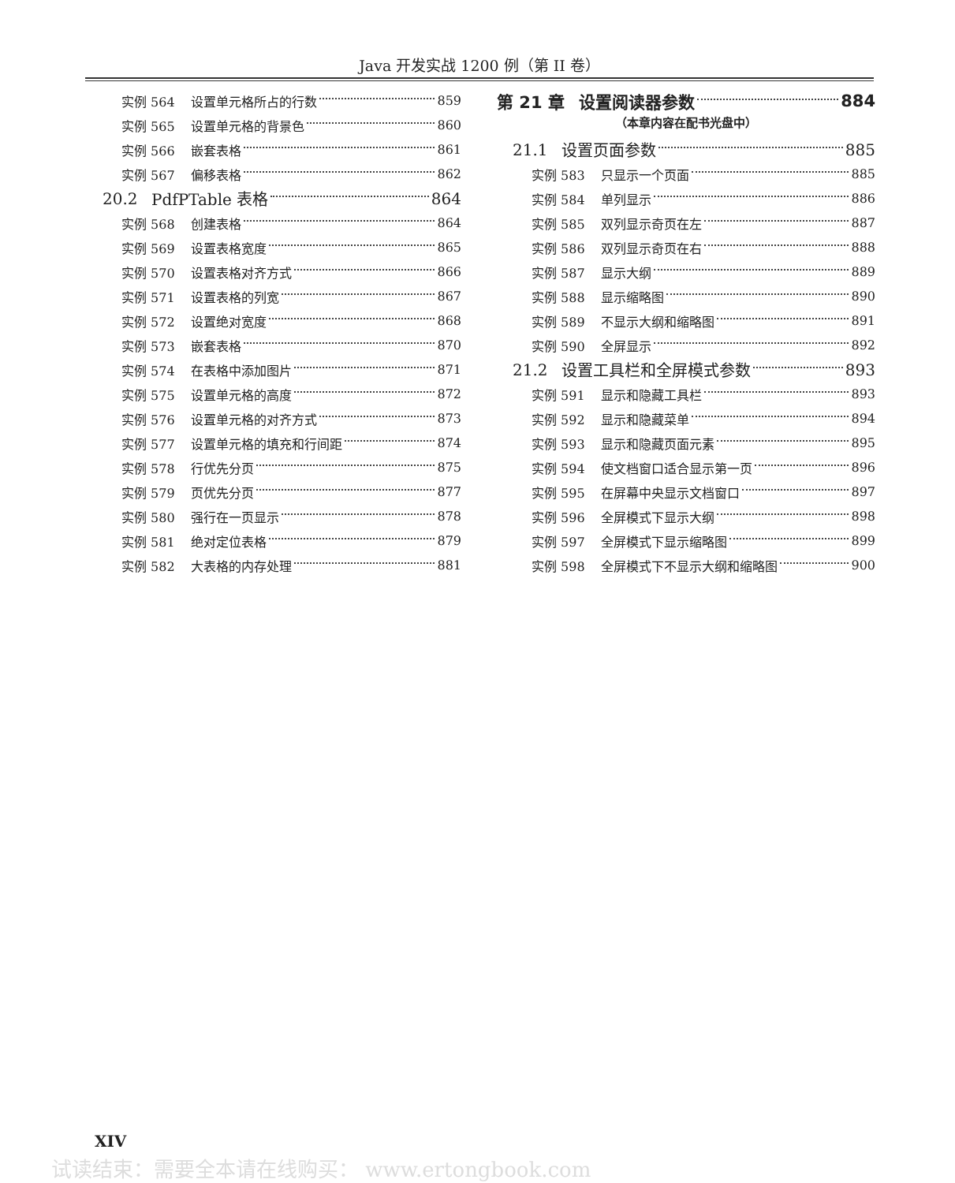Java 开发实战 1200 例（第 II 卷）
实例 564 设置单元格所占的行数 859
实例 565 设置单元格的背景色 860
实例 566 嵌套表格 861
实例 567 偏移表格 862
20.2 PdfPTable 表格 864
实例 568 创建表格 864
实例 569 设置表格宽度 865
实例 570 设置表格对齐方式 866
实例 571 设置表格的列宽 867
实例 572 设置绝对宽度 868
实例 573 嵌套表格 870
实例 574 在表格中添加图片 871
实例 575 设置单元格的高度 872
实例 576 设置单元格的对齐方式 873
实例 577 设置单元格的填充和行间距 874
实例 578 行优先分页 875
实例 579 页优先分页 877
实例 580 强行在一页显示 878
实例 581 绝对定位表格 879
实例 582 大表格的内存处理 881
第 21 章 设置阅读器参数 884
（本章内容在配书光盘中）
21.1 设置页面参数 885
实例 583 只显示一个页面 885
实例 584 单列显示 886
实例 585 双列显示奇页在左 887
实例 586 双列显示奇页在右 888
实例 587 显示大纲 889
实例 588 显示缩略图 890
实例 589 不显示大纲和缩略图 891
实例 590 全屏显示 892
21.2 设置工具栏和全屏模式参数 893
实例 591 显示和隐藏工具栏 893
实例 592 显示和隐藏菜单 894
实例 593 显示和隐藏页面元素 895
实例 594 使文档窗口适合显示第一页 896
实例 595 在屏幕中央显示文档窗口 897
实例 596 全屏模式下显示大纲 898
实例 597 全屏模式下显示缩略图 899
实例 598 全屏模式下不显示大纲和缩略图 900
XIV
试读结束：需要全本请在线购买： www.ertongbook.com